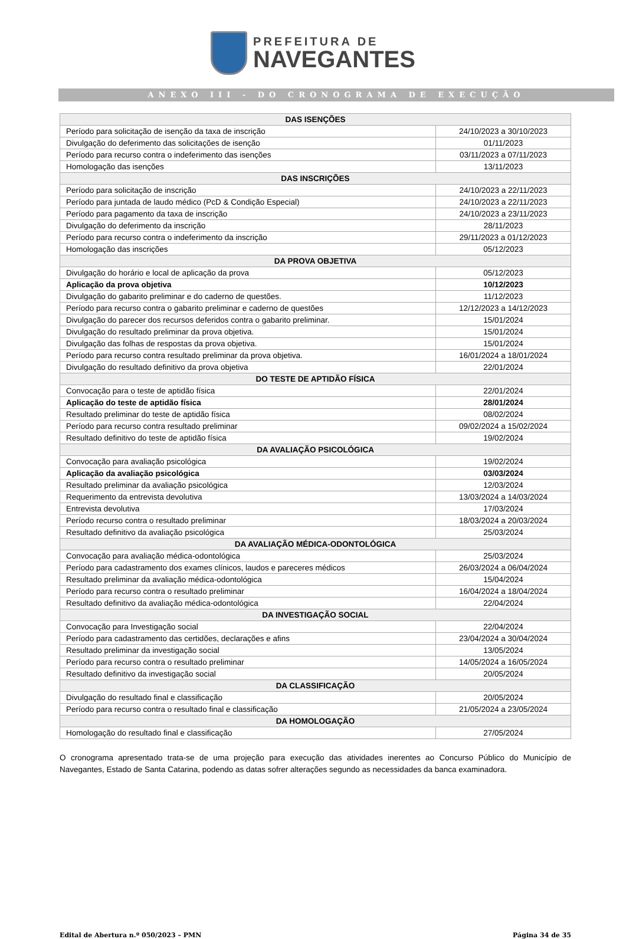PREFEITURA DE
NAVEGANTES
ANEXO III - DO CRONOGRAMA DE EXECUÇÃO
| DAS ISENÇÕES | |
| --- | --- |
| Período para solicitação de isenção da taxa de inscrição | 24/10/2023 a 30/10/2023 |
| Divulgação do deferimento das solicitações de isenção | 01/11/2023 |
| Período para recurso contra o indeferimento das isenções | 03/11/2023 a 07/11/2023 |
| Homologação das isenções | 13/11/2023 |
| DAS INSCRIÇÕES | |
| Período para solicitação de inscrição | 24/10/2023 a 22/11/2023 |
| Período para juntada de laudo médico (PcD & Condição Especial) | 24/10/2023 a 22/11/2023 |
| Período para pagamento da taxa de inscrição | 24/10/2023 a 23/11/2023 |
| Divulgação do deferimento da inscrição | 28/11/2023 |
| Período para recurso contra o indeferimento da inscrição | 29/11/2023 a 01/12/2023 |
| Homologação das inscrições | 05/12/2023 |
| DA PROVA OBJETIVA | |
| Divulgação do horário e local de aplicação da prova | 05/12/2023 |
| Aplicação da prova objetiva | 10/12/2023 |
| Divulgação do gabarito preliminar e do caderno de questões. | 11/12/2023 |
| Período para recurso contra o gabarito preliminar e caderno de questões | 12/12/2023 a 14/12/2023 |
| Divulgação do parecer dos recursos deferidos contra o gabarito preliminar. | 15/01/2024 |
| Divulgação do resultado preliminar da prova objetiva. | 15/01/2024 |
| Divulgação das folhas de respostas da prova objetiva. | 15/01/2024 |
| Período para recurso contra resultado preliminar da prova objetiva. | 16/01/2024 a 18/01/2024 |
| Divulgação do resultado definitivo da prova objetiva | 22/01/2024 |
| DO TESTE DE APTIDÃO FÍSICA | |
| Convocação para o teste de aptidão física | 22/01/2024 |
| Aplicação do teste de aptidão física | 28/01/2024 |
| Resultado preliminar do teste de aptidão física | 08/02/2024 |
| Período para recurso contra resultado preliminar | 09/02/2024 a 15/02/2024 |
| Resultado definitivo do teste de aptidão física | 19/02/2024 |
| DA AVALIAÇÃO PSICOLÓGICA | |
| Convocação para avaliação psicológica | 19/02/2024 |
| Aplicação da avaliação psicológica | 03/03/2024 |
| Resultado preliminar da avaliação psicológica | 12/03/2024 |
| Requerimento da entrevista devolutiva | 13/03/2024 a 14/03/2024 |
| Entrevista devolutiva | 17/03/2024 |
| Período recurso contra o resultado preliminar | 18/03/2024 a 20/03/2024 |
| Resultado definitivo da avaliação psicológica | 25/03/2024 |
| DA AVALIAÇÃO MÉDICA-ODONTOLÓGICA | |
| Convocação para avaliação médica-odontológica | 25/03/2024 |
| Período para cadastramento dos exames clínicos, laudos e pareceres médicos | 26/03/2024 a 06/04/2024 |
| Resultado preliminar da avaliação médica-odontológica | 15/04/2024 |
| Período para recurso contra o resultado preliminar | 16/04/2024 a 18/04/2024 |
| Resultado definitivo da avaliação médica-odontológica | 22/04/2024 |
| DA INVESTIGAÇÃO SOCIAL | |
| Convocação para Investigação social | 22/04/2024 |
| Período para cadastramento das certidões, declarações e afins | 23/04/2024 a 30/04/2024 |
| Resultado preliminar da investigação social | 13/05/2024 |
| Período para recurso contra o resultado preliminar | 14/05/2024 a 16/05/2024 |
| Resultado definitivo da investigação social | 20/05/2024 |
| DA CLASSIFICAÇÃO | |
| Divulgação do resultado final e classificação | 20/05/2024 |
| Período para recurso contra o resultado final e classificação | 21/05/2024 a 23/05/2024 |
| DA HOMOLOGAÇÃO | |
| Homologação do resultado final e classificação | 27/05/2024 |
O cronograma apresentado trata-se de uma projeção para execução das atividades inerentes ao Concurso Público do Município de Navegantes, Estado de Santa Catarina, podendo as datas sofrer alterações segundo as necessidades da banca examinadora.
Edital de Abertura n.º 050/2023 – PMN Página 34 de 35